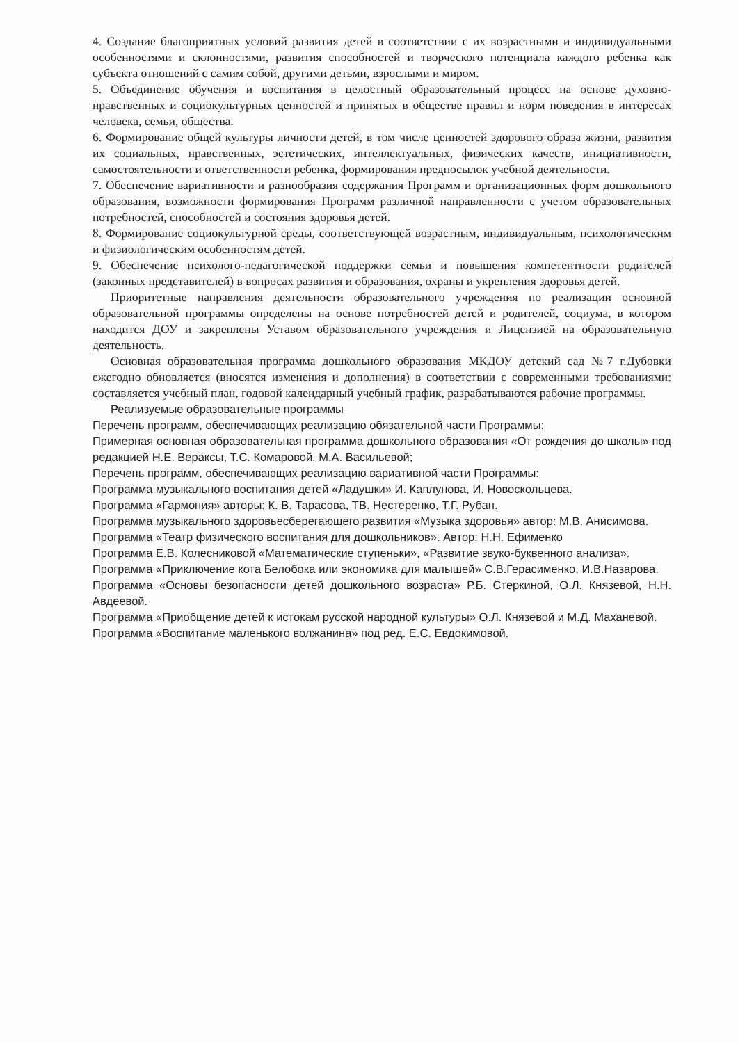4. Создание благоприятных условий развития детей в соответствии с их возрастными и индивидуальными особенностями и склонностями, развития способностей и творческого потенциала каждого ребенка как субъекта отношений с самим собой, другими детьми, взрослыми и миром.
5. Объединение обучения и воспитания в целостный образовательный процесс на основе духовно-нравственных и социокультурных ценностей и принятых в обществе правил и норм поведения в интересах человека, семьи, общества.
6. Формирование общей культуры личности детей, в том числе ценностей здорового образа жизни, развития их социальных, нравственных, эстетических, интеллектуальных, физических качеств, инициативности, самостоятельности и ответственности ребенка, формирования предпосылок учебной деятельности.
7. Обеспечение вариативности и разнообразия содержания Программ и организационных форм дошкольного образования, возможности формирования Программ различной направленности с учетом образовательных потребностей, способностей и состояния здоровья детей.
8. Формирование социокультурной среды, соответствующей возрастным, индивидуальным, психологическим и физиологическим особенностям детей.
9. Обеспечение психолого-педагогической поддержки семьи и повышения компетентности родителей (законных представителей) в вопросах развития и образования, охраны и укрепления здоровья детей.
Приоритетные направления деятельности образовательного учреждения по реализации основной образовательной программы определены на основе потребностей детей и родителей, социума, в котором находится ДОУ и закреплены Уставом образовательного учреждения и Лицензией на образовательную деятельность.
Основная образовательная программа дошкольного образования МКДОУ детский сад №7 г.Дубовки ежегодно обновляется (вносятся изменения и дополнения) в соответствии с современными требованиями: составляется учебный план, годовой календарный учебный график, разрабатываются рабочие программы.
Реализуемые образовательные программы
Перечень программ, обеспечивающих реализацию обязательной части Программы:
Примерная основная образовательная программа дошкольного образования «От рождения до школы» под редакцией Н.Е. Вераксы, Т.С. Комаровой, М.А. Васильевой;
Перечень программ, обеспечивающих реализацию вариативной части Программы:
Программа музыкального воспитания детей «Ладушки» И. Каплунова, И. Новоскольцева.
Программа «Гармония» авторы: К. В. Тарасова, ТВ. Нестеренко, Т.Г. Рубан.
Программа музыкального здоровьесберегающего развития «Музыка здоровья» автор: М.В. Анисимова.
Программа «Театр физического воспитания для дошкольников». Автор: Н.Н. Ефименко
Программа Е.В. Колесниковой «Математические ступеньки», «Развитие звуко-буквенного анализа».
Программа «Приключение кота Белобока или экономика для малышей» С.В.Герасименко, И.В.Назарова.
Программа «Основы безопасности детей дошкольного возраста» Р.Б. Стеркиной, О.Л. Князевой, Н.Н. Авдеевой.
Программа «Приобщение детей к истокам русской народной культуры» О.Л. Князевой и М.Д. Маханевой.
Программа «Воспитание маленького волжанина» под ред. Е.С. Евдокимовой.